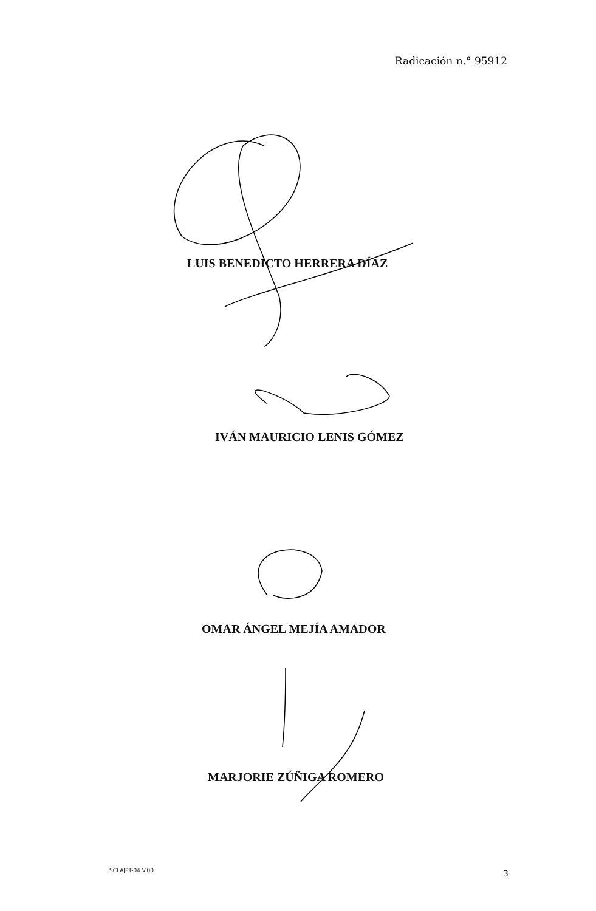Radicación n.° 95912
LUIS BENEDICTO HERRERA DÍAZ
IVÁN MAURICIO LENIS GÓMEZ
OMAR ÁNGEL MEJÍA AMADOR
MARJORIE ZÚÑIGA ROMERO
SCLAJPT-04 V.00 3